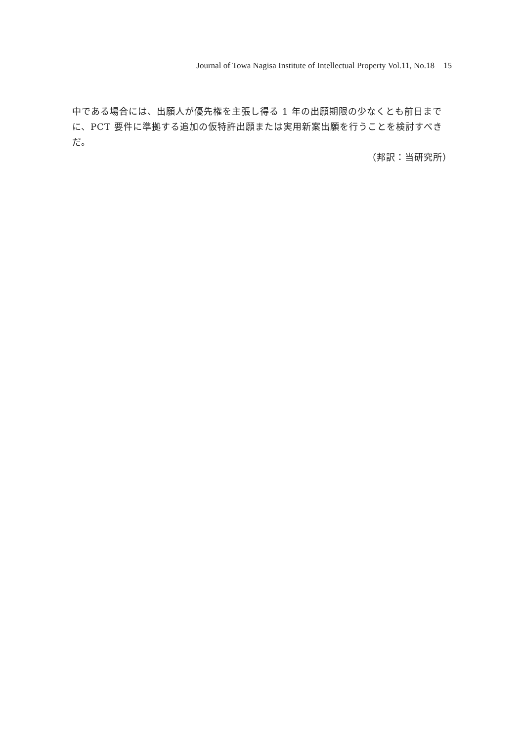Journal of Towa Nagisa Institute of Intellectual Property Vol.11, No.18 15
中である場合には、出願人が優先権を主張し得る 1 年の出願期限の少なくとも前日までに、PCT 要件に準拠する追加の仮特許出願または実用新案出願を行うことを検討すべきだ。
（邦訳：当研究所）